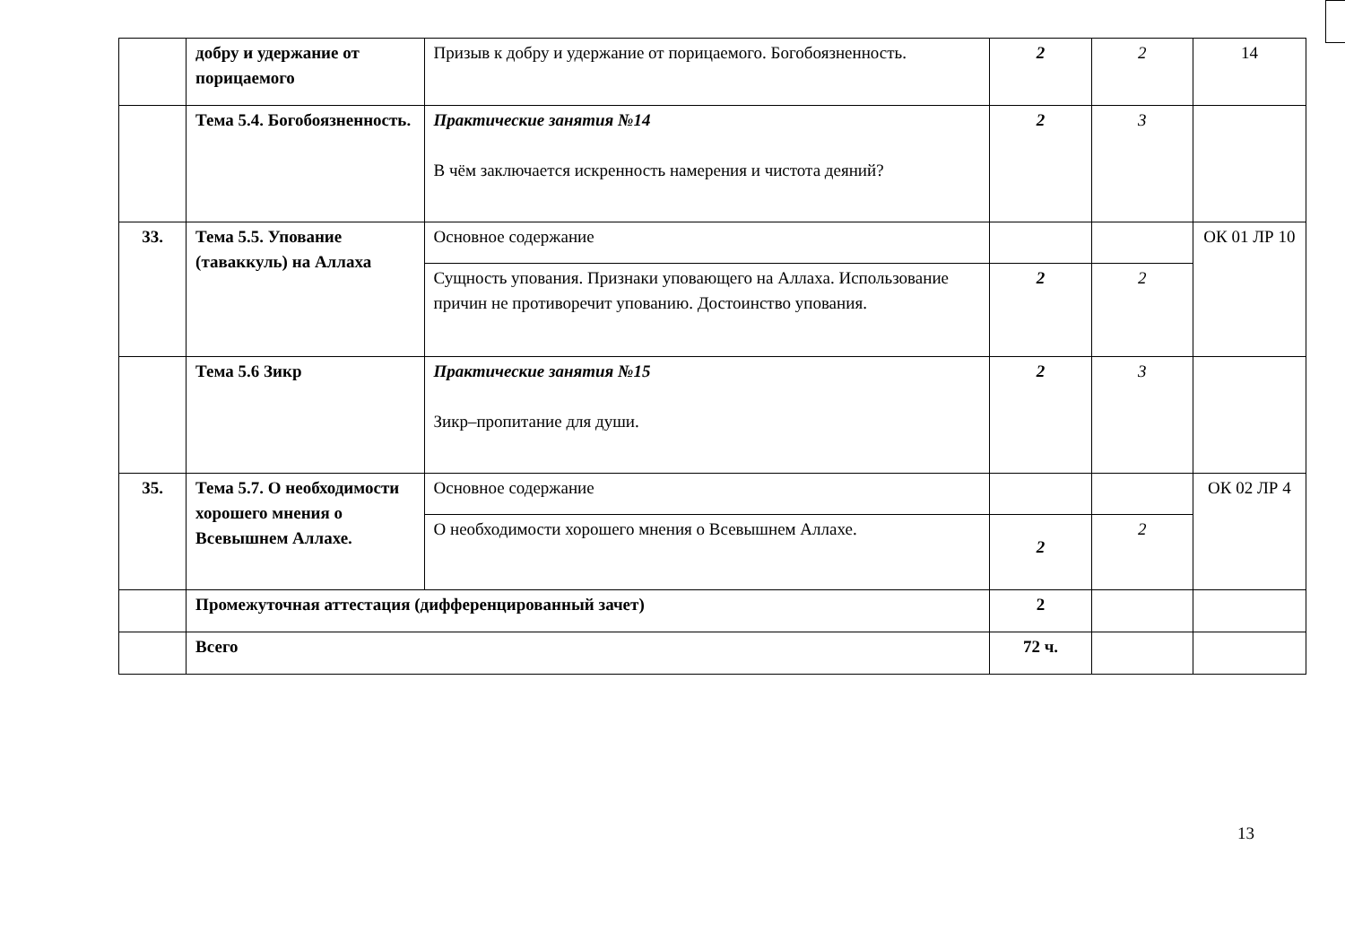| | добру и удержание от порицаемого | Призыв к добру и удержание от порицаемого. Богобоязненность. | 2 | 2 | 14 |
| | Тема 5.4. Богобоязненность. | Практические занятия №14 В чём заключается искренность намерения и чистота деяний? | 2 | 3 | |
| 33. | Тема 5.5. Упование (таваккуль) на Аллаха | Основное содержание | | | ОК 01 ЛР 10 |
| | | Сущность упования. Признаки уповающего на Аллаха. Использование причин не противоречит упованию. Достоинство упования. | 2 | 2 | |
| | Тема 5.6 Зикр | Практические занятия №15 Зикр–пропитание для души. | 2 | 3 | |
| 35. | Тема 5.7. О необходимости хорошего мнения о Всевышнем Аллахе. | Основное содержание | | | ОК 02 ЛР 4 |
| | | О необходимости хорошего мнения о Всевышнем Аллахе. | 2 | 2 | |
| | Промежуточная аттестация (дифференцированный зачет) | | 2 | | |
| | Всего | | 72 ч. | | |
13